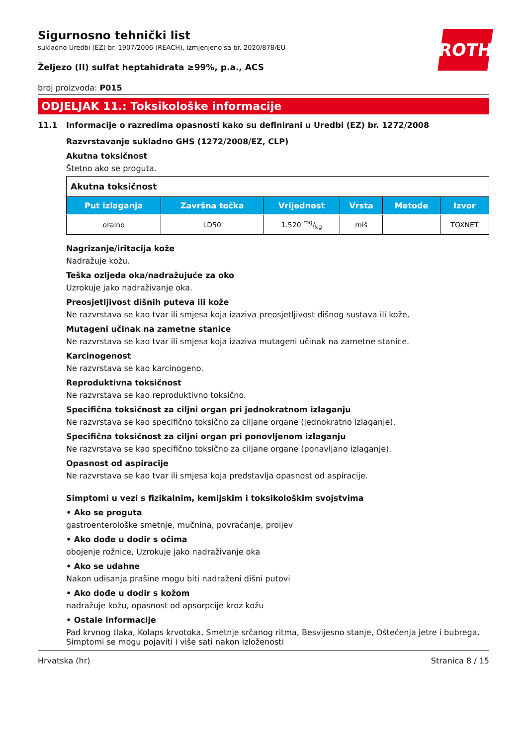ROTH
Sigurnosno tehnički list
sukladno Uredbi (EZ) br. 1907/2006 (REACH), izmjenjeno sa br. 2020/878/EU
Željezo (II) sulfat heptahidrata ≥99%, p.a., ACS
broj proizvoda: P015
ODJELJAK 11.: Toksikološke informacije
11.1 Informacije o razredima opasnosti kako su definirani u Uredbi (EZ) br. 1272/2008
Razvrstavanje sukladno GHS (1272/2008/EZ, CLP)
Akutna toksičnost
Štetno ako se proguta.
| Akutna toksičnost | | | | | |
| --- | --- | --- | --- | --- | --- |
| Put izlaganja | Završna točka | Vrijednost | Vrsta | Metode | Izvor |
| oralno | LD50 | 1.520 mg/kg | miš | | TOXNET |
Nagrizanje/iritacija kože
Nadražuje kožu.
Teška ozljeda oka/nadražujuće za oko
Uzrokuje jako nadraživanje oka.
Preosjetljivost dišnih puteva ili kože
Ne razvrstava se kao tvar ili smjesa koja izaziva preosjetljivost dišnog sustava ili kože.
Mutageni učinak na zametne stanice
Ne razvrstava se kao tvar ili smjesa koja izaziva mutageni učinak na zametne stanice.
Karcinogenost
Ne razvrstava se kao karcinogeno.
Reproduktivna toksičnost
Ne razvrstava se kao reproduktivno toksično.
Specifična toksičnost za ciljni organ pri jednokratnom izlaganju
Ne razvrstava se kao specifično toksično za ciljane organe (jednokratno izlaganje).
Specifična toksičnost za ciljni organ pri ponovljenom izlaganju
Ne razvrstava se kao specifično toksično za ciljane organe (ponavljano izlaganje).
Opasnost od aspiracije
Ne razvrstava se kao tvar ili smjesa koja predstavlja opasnost od aspiracije.
Simptomi u vezi s fizikalnim, kemijskim i toksikološkim svojstvima
• Ako se proguta
gastroenterološke smetnje, mučnina, povraćanje, proljev
• Ako dođe u dodir s očima
obojenje rožnice, Uzrokuje jako nadraživanje oka
• Ako se udahne
Nakon udisanja prašine mogu biti nadraženi dišni putovi
• Ako dođe u dodir s kožom
nadražuje kožu, opasnost od apsorpcije kroz kožu
• Ostale informacije
Pad krvnog tlaka, Kolaps krvotoka, Smetnje srčanog ritma, Besvijesno stanje, Oštećenja jetre i bubrega, Simptomi se mogu pojaviti i više sati nakon izloženosti
Hrvatska (hr) Stranica 8 / 15